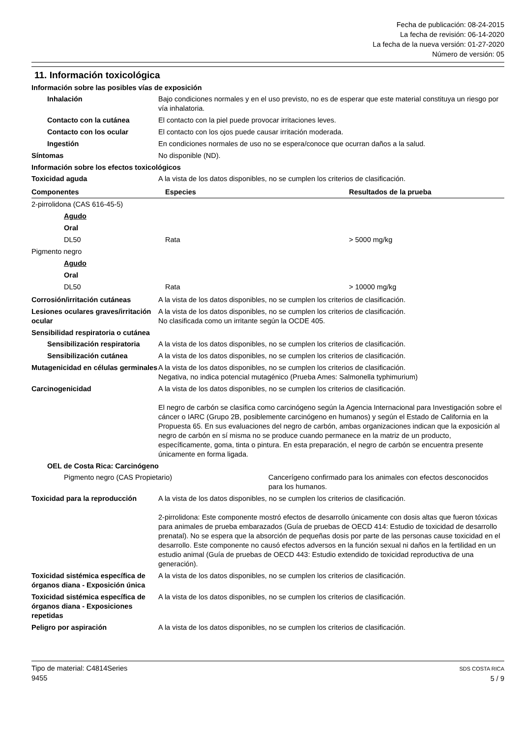Fecha de publicación: 08-24-2015
La fecha de revisión: 06-14-2020
La fecha de la nueva versión: 01-27-2020
Número de versión: 05
11. Información toxicológica
Información sobre las posibles vías de exposición
Inhalación Bajo condiciones normales y en el uso previsto, no es de esperar que este material constituya un riesgo por vía inhalatoria.
Contacto con la cutánea El contacto con la piel puede provocar irritaciones leves.
Contacto con los ocular El contacto con los ojos puede causar irritación moderada.
Ingestión En condiciones normales de uso no se espera/conoce que ocurran daños a la salud.
Síntomas No disponible (ND).
Información sobre los efectos toxicológicos
Toxicidad aguda A la vista de los datos disponibles, no se cumplen los criterios de clasificación.
| Componentes | Especies | Resultados de la prueba |
| --- | --- | --- |
| 2-pirrolidona (CAS 616-45-5) | | |
| Agudo | | |
| Oral | | |
| DL50 | Rata | > 5000 mg/kg |
| Pigmento negro | | |
| Agudo | | |
| Oral | | |
| DL50 | Rata | > 10000 mg/kg |
Corrosión/irritación cutáneas A la vista de los datos disponibles, no se cumplen los criterios de clasificación.
Lesiones oculares graves/irritación ocular
A la vista de los datos disponibles, no se cumplen los criterios de clasificación.
No clasificada como un irritante según la OCDE 405.
Sensibilidad respiratoria o cutánea
Sensibilización respiratoria
A la vista de los datos disponibles, no se cumplen los criterios de clasificación.
Sensibilización cutánea A la vista de los datos disponibles, no se cumplen los criterios de clasificación.
Mutagenicidad en células germinales
A la vista de los datos disponibles, no se cumplen los criterios de clasificación.
Negativa, no indica potencial mutagénico (Prueba Ames: Salmonella typhimurium)
Carcinogenicidad A la vista de los datos disponibles, no se cumplen los criterios de clasificación.
El negro de carbón se clasifica como carcinógeno según la Agencia Internacional para Investigación sobre el cáncer o IARC (Grupo 2B, posiblemente carcinógeno en humanos) y según el Estado de California en la Propuesta 65. En sus evaluaciones del negro de carbón, ambas organizaciones indican que la exposición al negro de carbón en sí misma no se produce cuando permanece en la matriz de un producto, específicamente, goma, tinta o pintura. En esta preparación, el negro de carbón se encuentra presente únicamente en forma ligada.
OEL de Costa Rica: Carcinógeno
Pigmento negro (CAS Propietario) Cancerígeno confirmado para los animales con efectos desconocidos para los humanos.
Toxicidad para la reproducción
A la vista de los datos disponibles, no se cumplen los criterios de clasificación.
2-pirrolidona: Este componente mostró efectos de desarrollo únicamente con dosis altas que fueron tóxicas para animales de prueba embarazados (Guía de pruebas de OECD 414: Estudio de toxicidad de desarrollo prenatal). No se espera que la absorción de pequeñas dosis por parte de las personas cause toxicidad en el desarrollo. Este componente no causó efectos adversos en la función sexual ni daños en la fertilidad en un estudio animal (Guía de pruebas de OECD 443: Estudio extendido de toxicidad reproductiva de una generación).
Toxicidad sistémica específica de órganos diana - Exposición única
A la vista de los datos disponibles, no se cumplen los criterios de clasificación.
Toxicidad sistémica específica de órganos diana - Exposiciones repetidas
A la vista de los datos disponibles, no se cumplen los criterios de clasificación.
Peligro por aspiración A la vista de los datos disponibles, no se cumplen los criterios de clasificación.
Tipo de material: C4814Series
9455
SDS COSTA RICA
5 / 9